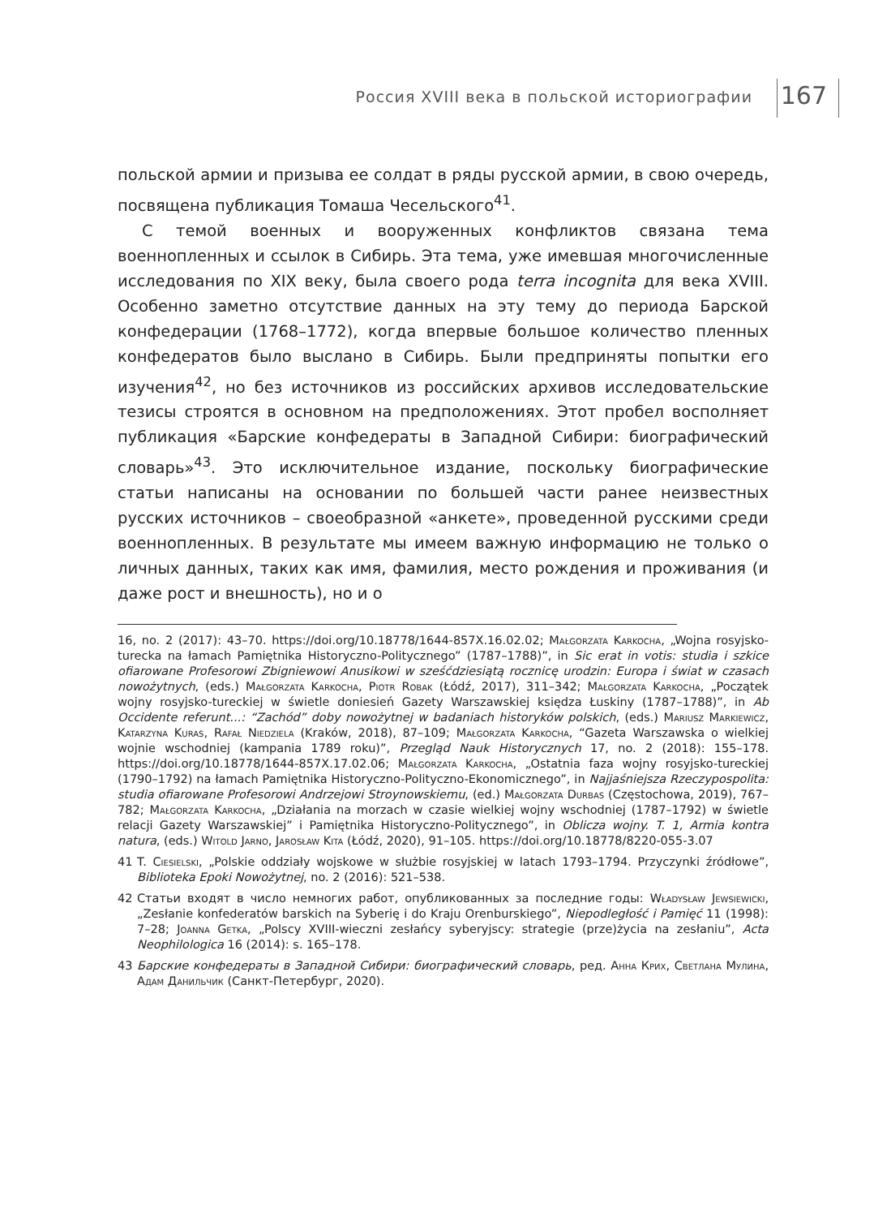Россия XVIII века в польской историографии 167
польской армии и призыва ее солдат в ряды русской армии, в свою очередь, посвящена публикация Томаша Чесельского<sup>41</sup>.
С темой военных и вооруженных конфликтов связана тема военнопленных и ссылок в Сибирь. Эта тема, уже имевшая многочисленные исследования по XIX веку, была своего рода terra incognita для века XVIII. Особенно заметно отсутствие данных на эту тему до периода Барской конфедерации (1768–1772), когда впервые большое количество пленных конфедератов было выслано в Сибирь. Были предприняты попытки его изучения<sup>42</sup>, но без источников из российских архивов исследовательские тезисы строятся в основном на предположениях. Этот пробел восполняет публикация «Барские конфедераты в Западной Сибири: биографический словарь»<sup>43</sup>. Это исключительное издание, поскольку биографические статьи написаны на основании по большей части ранее неизвестных русских источников – своеобразной «анкете», проведенной русскими среди военнопленных. В результате мы имеем важную информацию не только о личных данных, таких как имя, фамилия, место рождения и проживания (и даже рост и внешность), но и о
16, no. 2 (2017): 43–70. https://doi.org/10.18778/1644-857X.16.02.02; Małgorzata Karkocha, „Wojna rosyjsko-turecka na łamach Pamiętnika Historyczno-Politycznego” (1787–1788)”, in Sic erat in votis: studia i szkice ofiarowane Profesorowi Zbigniewowi Anusikowi w sześćdziesiątą rocznicę urodzin: Europa i świat w czasach nowożytnych, (eds.) Małgorzata Karkocha, Piotr Robak (Łódź, 2017), 311–342; Małgorzata Karkocha, „Początek wojny rosyjsko-tureckiej w świetle doniesień Gazety Warszawskiej księdza Łuskiny (1787–1788)”, in Ab Occidente referunt...: “Zachód” doby nowożytnej w badaniach historyków polskich, (eds.) Mariusz Markiewicz, Katarzyna Kuras, Rafał Niedziela (Kraków, 2018), 87–109; Małgorzata Karkocha, “Gazeta Warszawska o wielkiej wojnie wschodniej (kampania 1789 roku)”, Przegląd Nauk Historycznych 17, no. 2 (2018): 155–178. https://doi.org/10.18778/1644-857X.17.02.06; Małgorzata Karkocha, „Ostatnia faza wojny rosyjsko-tureckiej (1790–1792) na łamach Pamiętnika Historyczno-Polityczno-Ekonomicznego”, in Najjaśniejsza Rzeczypospolita: studia ofiarowane Profesorowi Andrzejowi Stroynowskiemu, (ed.) Małgorzata Durbas (Częstochowa, 2019), 767–782; Małgorzata Karkocha, „Działania na morzach w czasie wielkiej wojny wschodniej (1787–1792) w świetle relacji Gazety Warszawskiej” i Pamiętnika Historyczno-Politycznego”, in Oblicza wojny. T. 1, Armia kontra natura, (eds.) Witold Jarno, Jarosław Kita (Łódź, 2020), 91–105. https://doi.org/10.18778/8220-055-3.07
41 T. Ciesielski, „Polskie oddziały wojskowe w służbie rosyjskiej w latach 1793–1794. Przyczynki źródłowe”, Biblioteka Epoki Nowożytnej, no. 2 (2016): 521–538.
42 Статьи входят в число немногих работ, опубликованных за последние годы: Władysław Jewsiewicki, „Zesłanie konfederatów barskich na Syberię i do Kraju Orenburskiego”, Niepodległość i Pamięć 11 (1998): 7–28; Joanna Getka, „Polscy XVIII-wieczni zesłańcy syberyjscy: strategie (prze)życia na zesłaniu”, Acta Neophilologica 16 (2014): s. 165–178.
43 Барские конфедераты в Западной Сибири: биографический словарь, ред. Анна Крих, Светлана Мулина, Адам Данильчик (Санкт-Петербург, 2020).